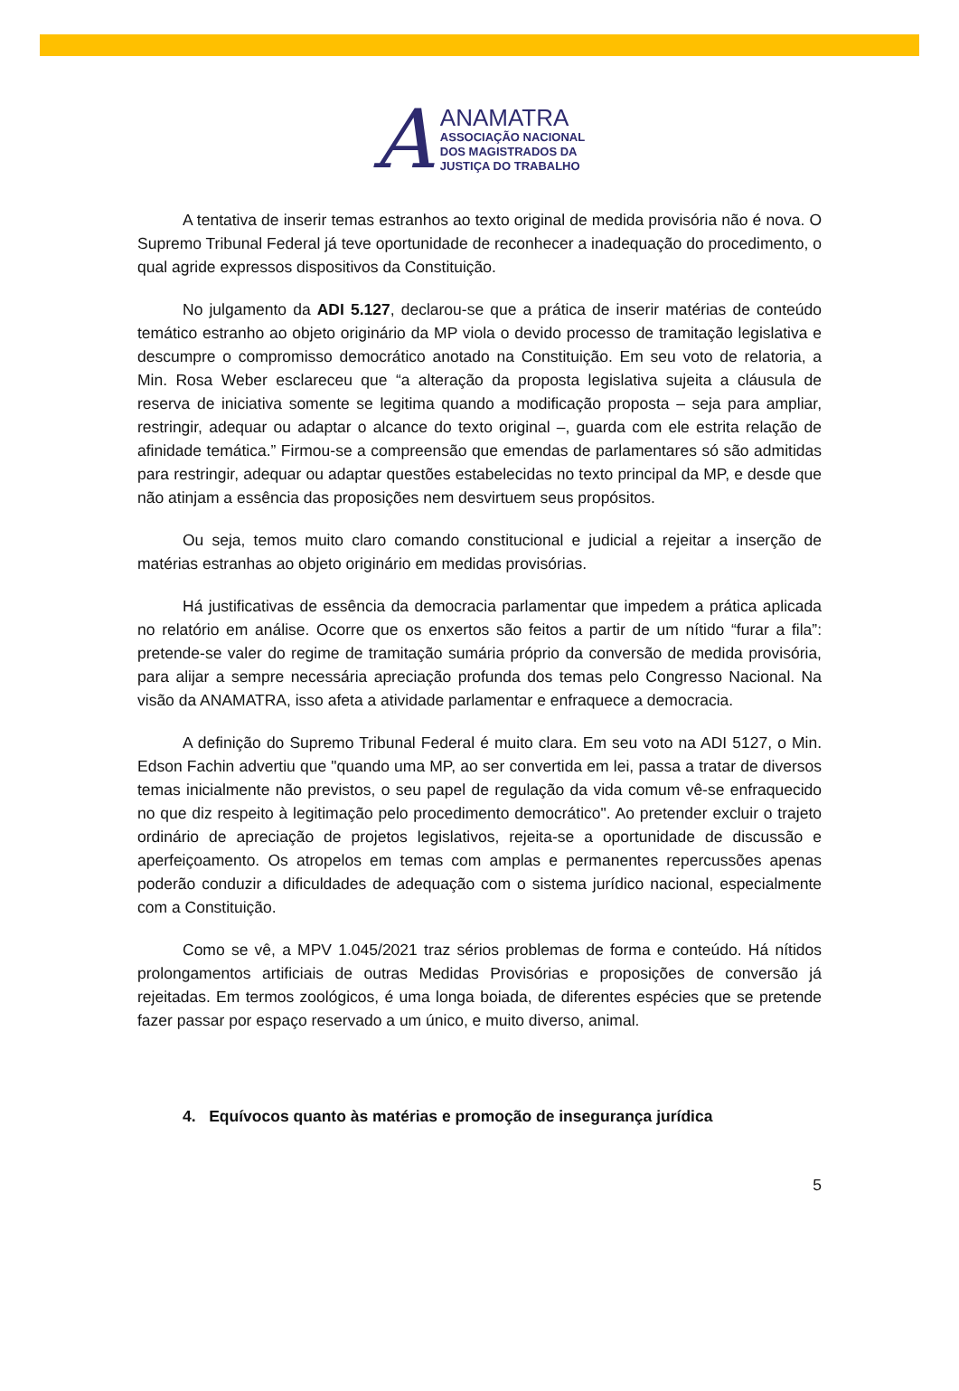A
ANAMATRA
ASSOCIAÇÃO NACIONAL
DOS MAGISTRADOS DA
JUSTIÇA DO TRABALHO
A tentativa de inserir temas estranhos ao texto original de medida provisória não é nova. O Supremo Tribunal Federal já teve oportunidade de reconhecer a inadequação do procedimento, o qual agride expressos dispositivos da Constituição.
No julgamento da ADI 5.127, declarou-se que a prática de inserir matérias de conteúdo temático estranho ao objeto originário da MP viola o devido processo de tramitação legislativa e descumpre o compromisso democrático anotado na Constituição. Em seu voto de relatoria, a Min. Rosa Weber esclareceu que “a alteração da proposta legislativa sujeita a cláusula de reserva de iniciativa somente se legitima quando a modificação proposta – seja para ampliar, restringir, adequar ou adaptar o alcance do texto original –, guarda com ele estrita relação de afinidade temática.” Firmou-se a compreensão que emendas de parlamentares só são admitidas para restringir, adequar ou adaptar questões estabelecidas no texto principal da MP, e desde que não atinjam a essência das proposições nem desvirtuem seus propósitos.
Ou seja, temos muito claro comando constitucional e judicial a rejeitar a inserção de matérias estranhas ao objeto originário em medidas provisórias.
Há justificativas de essência da democracia parlamentar que impedem a prática aplicada no relatório em análise. Ocorre que os enxertos são feitos a partir de um nítido “furar a fila”: pretende-se valer do regime de tramitação sumária próprio da conversão de medida provisória, para alijar a sempre necessária apreciação profunda dos temas pelo Congresso Nacional. Na visão da ANAMATRA, isso afeta a atividade parlamentar e enfraquece a democracia.
A definição do Supremo Tribunal Federal é muito clara. Em seu voto na ADI 5127, o Min. Edson Fachin advertiu que "quando uma MP, ao ser convertida em lei, passa a tratar de diversos temas inicialmente não previstos, o seu papel de regulação da vida comum vê-se enfraquecido no que diz respeito à legitimação pelo procedimento democrático". Ao pretender excluir o trajeto ordinário de apreciação de projetos legislativos, rejeita-se a oportunidade de discussão e aperfeiçoamento. Os atropelos em temas com amplas e permanentes repercussões apenas poderão conduzir a dificuldades de adequação com o sistema jurídico nacional, especialmente com a Constituição.
Como se vê, a MPV 1.045/2021 traz sérios problemas de forma e conteúdo. Há nítidos prolongamentos artificiais de outras Medidas Provisórias e proposições de conversão já rejeitadas. Em termos zoológicos, é uma longa boiada, de diferentes espécies que se pretende fazer passar por espaço reservado a um único, e muito diverso, animal.
4. Equívocos quanto às matérias e promoção de insegurança jurídica
5